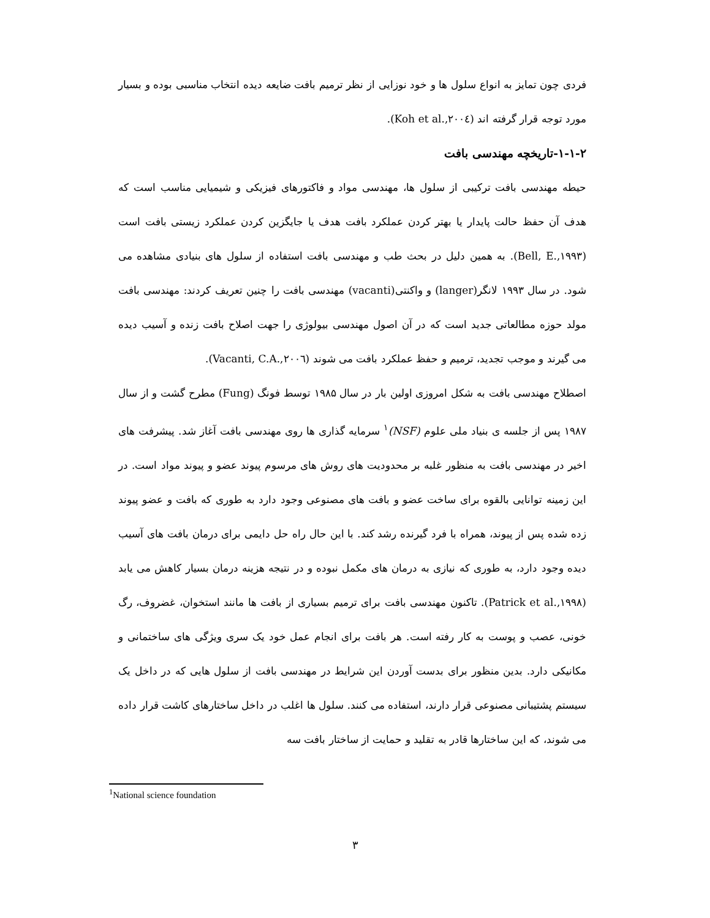فردی چون تمایز به انواع سلول ها و خود نوزایی از نظر ترمیم بافت ضایعه دیده انتخاب مناسبی بوده و بسیار مورد توجه قرار گرفته اند (Koh et al.,۲۰۰٤).
۱-۱-۲-تاریخچه مهندسی بافت
حیطه مهندسی بافت ترکیبی از سلول ها، مهندسی مواد و فاکتورهای فیزیکی و شیمیایی مناسب است که هدف آن حفظ حالت پایدار یا بهتر کردن عملکرد بافت هدف یا جایگزین کردن عملکرد زیستی بافت است (Bell, E.,۱۹۹۳). به همین دلیل در بحث طب و مهندسی بافت استفاده از سلول های بنیادی مشاهده می شود. در سال ۱۹۹۳ لانگر(langer) و واکنتی(vacanti) مهندسی بافت را چنین تعریف کردند: مهندسی بافت مولد حوزه مطالعاتی جدید است که در آن اصول مهندسی بیولوژی را جهت اصلاح بافت زنده و آسیب دیده می گیرند و موجب تجدید، ترمیم و حفظ عملکرد بافت می شوند (Vacanti, C.A.,۲۰۰٦).
اصطلاح مهندسی بافت به شکل امروزی اولین بار در سال ۱۹۸۵ توسط فونگ (Fung) مطرح گشت و از سال ۱۹۸۷ پس از جلسه ی بنیاد ملی علوم (NSF)<sup>۱</sup> سرمایه گذاری ها روی مهندسی بافت آغاز شد. پیشرفت های اخیر در مهندسی بافت به منظور غلبه بر محدودیت های روش های مرسوم پیوند عضو و پیوند مواد است. در این زمینه توانایی بالقوه برای ساخت عضو و بافت های مصنوعی وجود دارد به طوری که بافت و عضو پیوند زده شده پس از پیوند، همراه با فرد گیرنده رشد کند. با این حال راه حل دایمی برای درمان بافت های آسیب دیده وجود دارد، به طوری که نیازی به درمان های مکمل نبوده و در نتیجه هزینه درمان بسیار کاهش می یابد (Patrick et al.,۱۹۹۸). تاکنون مهندسی بافت برای ترمیم بسیاری از بافت ها مانند استخوان، غضروف، رگ خونی، عصب و پوست به کار رفته است. هر بافت برای انجام عمل خود یک سری ویژگی های ساختمانی و مکانیکی دارد. بدین منظور برای بدست آوردن این شرایط در مهندسی بافت از سلول هایی که در داخل یک سیستم پشتیبانی مصنوعی قرار دارند، استفاده می کنند. سلول ها اغلب در داخل ساختارهای کاشت قرار داده می شوند، که این ساختارها قادر به تقلید و حمایت از ساختار بافت سه
<sup>1</sup> National science foundation
۳